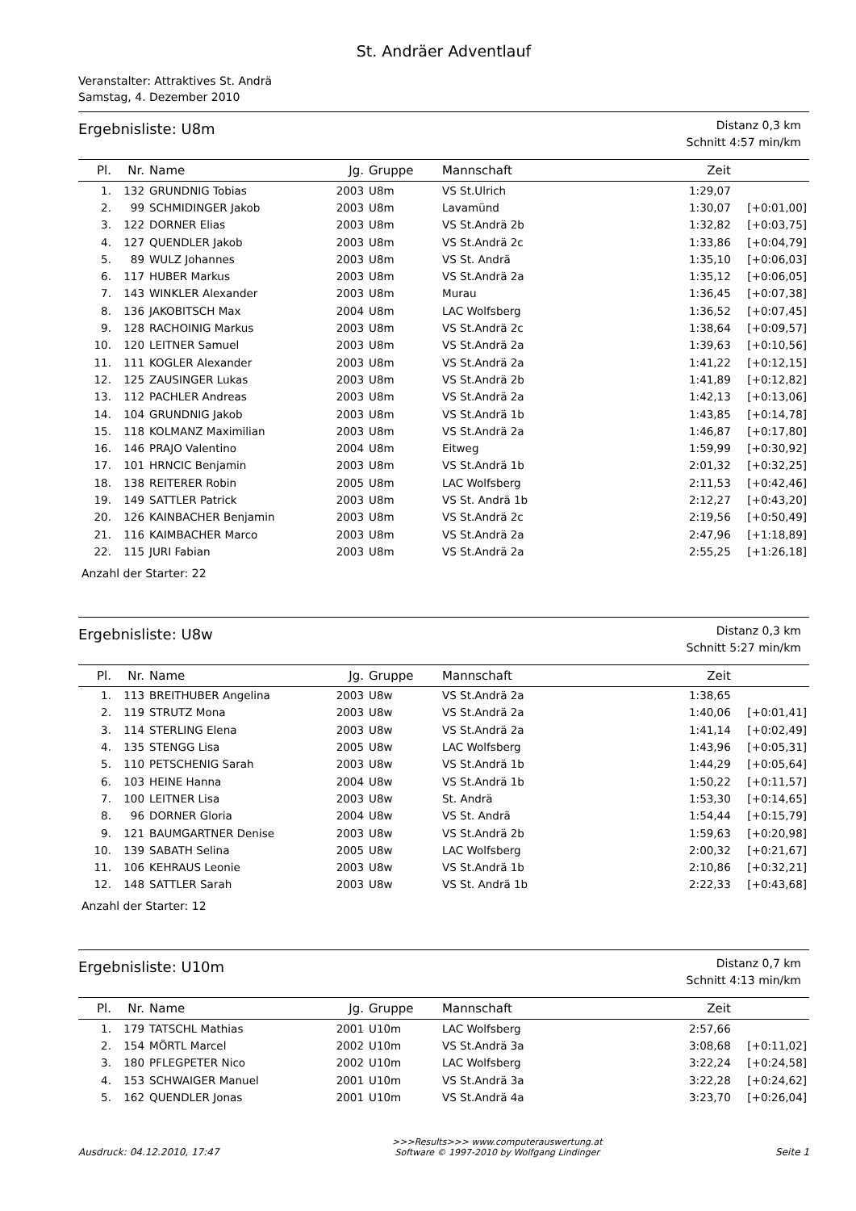St. Andräer Adventlauf
Veranstalter: Attraktives St. Andrä
Samstag, 4. Dezember 2010
Ergebnisliste: U8m
Distanz 0,3 km
Schnitt 4:57 min/km
| Pl. | Nr. | Name | Jg. | Gruppe | Mannschaft | Zeit | |
| --- | --- | --- | --- | --- | --- | --- | --- |
| 1. | 132 | GRUNDNIG Tobias | 2003 | U8m | VS St.Ulrich | 1:29,07 | |
| 2. | 99 | SCHMIDINGER Jakob | 2003 | U8m | Lavamünd | 1:30,07 | [+0:01,00] |
| 3. | 122 | DORNER Elias | 2003 | U8m | VS St.Andrä 2b | 1:32,82 | [+0:03,75] |
| 4. | 127 | QUENDLER Jakob | 2003 | U8m | VS St.Andrä 2c | 1:33,86 | [+0:04,79] |
| 5. | 89 | WULZ Johannes | 2003 | U8m | VS St. Andrä | 1:35,10 | [+0:06,03] |
| 6. | 117 | HUBER Markus | 2003 | U8m | VS St.Andrä 2a | 1:35,12 | [+0:06,05] |
| 7. | 143 | WINKLER Alexander | 2003 | U8m | Murau | 1:36,45 | [+0:07,38] |
| 8. | 136 | JAKOBITSCH Max | 2004 | U8m | LAC Wolfsberg | 1:36,52 | [+0:07,45] |
| 9. | 128 | RACHOINIG Markus | 2003 | U8m | VS St.Andrä 2c | 1:38,64 | [+0:09,57] |
| 10. | 120 | LEITNER Samuel | 2003 | U8m | VS St.Andrä 2a | 1:39,63 | [+0:10,56] |
| 11. | 111 | KOGLER Alexander | 2003 | U8m | VS St.Andrä 2a | 1:41,22 | [+0:12,15] |
| 12. | 125 | ZAUSINGER Lukas | 2003 | U8m | VS St.Andrä 2b | 1:41,89 | [+0:12,82] |
| 13. | 112 | PACHLER Andreas | 2003 | U8m | VS St.Andrä 2a | 1:42,13 | [+0:13,06] |
| 14. | 104 | GRUNDNIG Jakob | 2003 | U8m | VS St.Andrä 1b | 1:43,85 | [+0:14,78] |
| 15. | 118 | KOLMANZ Maximilian | 2003 | U8m | VS St.Andrä 2a | 1:46,87 | [+0:17,80] |
| 16. | 146 | PRAJO Valentino | 2004 | U8m | Eitweg | 1:59,99 | [+0:30,92] |
| 17. | 101 | HRNCIC Benjamin | 2003 | U8m | VS St.Andrä 1b | 2:01,32 | [+0:32,25] |
| 18. | 138 | REITERER Robin | 2005 | U8m | LAC Wolfsberg | 2:11,53 | [+0:42,46] |
| 19. | 149 | SATTLER Patrick | 2003 | U8m | VS St. Andrä 1b | 2:12,27 | [+0:43,20] |
| 20. | 126 | KAINBACHER Benjamin | 2003 | U8m | VS St.Andrä 2c | 2:19,56 | [+0:50,49] |
| 21. | 116 | KAIMBACHER Marco | 2003 | U8m | VS St.Andrä 2a | 2:47,96 | [+1:18,89] |
| 22. | 115 | JURI Fabian | 2003 | U8m | VS St.Andrä 2a | 2:55,25 | [+1:26,18] |
Anzahl der Starter: 22
Ergebnisliste: U8w
Distanz 0,3 km
Schnitt 5:27 min/km
| Pl. | Nr. | Name | Jg. | Gruppe | Mannschaft | Zeit | |
| --- | --- | --- | --- | --- | --- | --- | --- |
| 1. | 113 | BREITHUBER Angelina | 2003 | U8w | VS St.Andrä 2a | 1:38,65 | |
| 2. | 119 | STRUTZ Mona | 2003 | U8w | VS St.Andrä 2a | 1:40,06 | [+0:01,41] |
| 3. | 114 | STERLING Elena | 2003 | U8w | VS St.Andrä 2a | 1:41,14 | [+0:02,49] |
| 4. | 135 | STENGG Lisa | 2005 | U8w | LAC Wolfsberg | 1:43,96 | [+0:05,31] |
| 5. | 110 | PETSCHENIG Sarah | 2003 | U8w | VS St.Andrä 1b | 1:44,29 | [+0:05,64] |
| 6. | 103 | HEINE Hanna | 2004 | U8w | VS St.Andrä 1b | 1:50,22 | [+0:11,57] |
| 7. | 100 | LEITNER Lisa | 2003 | U8w | St. Andrä | 1:53,30 | [+0:14,65] |
| 8. | 96 | DORNER Gloria | 2004 | U8w | VS St. Andrä | 1:54,44 | [+0:15,79] |
| 9. | 121 | BAUMGARTNER Denise | 2003 | U8w | VS St.Andrä 2b | 1:59,63 | [+0:20,98] |
| 10. | 139 | SABATH Selina | 2005 | U8w | LAC Wolfsberg | 2:00,32 | [+0:21,67] |
| 11. | 106 | KEHRAUS Leonie | 2003 | U8w | VS St.Andrä 1b | 2:10,86 | [+0:32,21] |
| 12. | 148 | SATTLER Sarah | 2003 | U8w | VS St. Andrä 1b | 2:22,33 | [+0:43,68] |
Anzahl der Starter: 12
Ergebnisliste: U10m
Distanz 0,7 km
Schnitt 4:13 min/km
| Pl. | Nr. | Name | Jg. | Gruppe | Mannschaft | Zeit | |
| --- | --- | --- | --- | --- | --- | --- | --- |
| 1. | 179 | TATSCHL Mathias | 2001 | U10m | LAC Wolfsberg | 2:57,66 | |
| 2. | 154 | MÖRTL Marcel | 2002 | U10m | VS St.Andrä 3a | 3:08,68 | [+0:11,02] |
| 3. | 180 | PFLEGPETER Nico | 2002 | U10m | LAC Wolfsberg | 3:22,24 | [+0:24,58] |
| 4. | 153 | SCHWAIGER Manuel | 2001 | U10m | VS St.Andrä 3a | 3:22,28 | [+0:24,62] |
| 5. | 162 | QUENDLER Jonas | 2001 | U10m | VS St.Andrä 4a | 3:23,70 | [+0:26,04] |
Ausdruck: 04.12.2010, 17:47
>>>Results>>> www.computerauswertung.at
Software © 1997-2010 by Wolfgang Lindinger
Seite 1